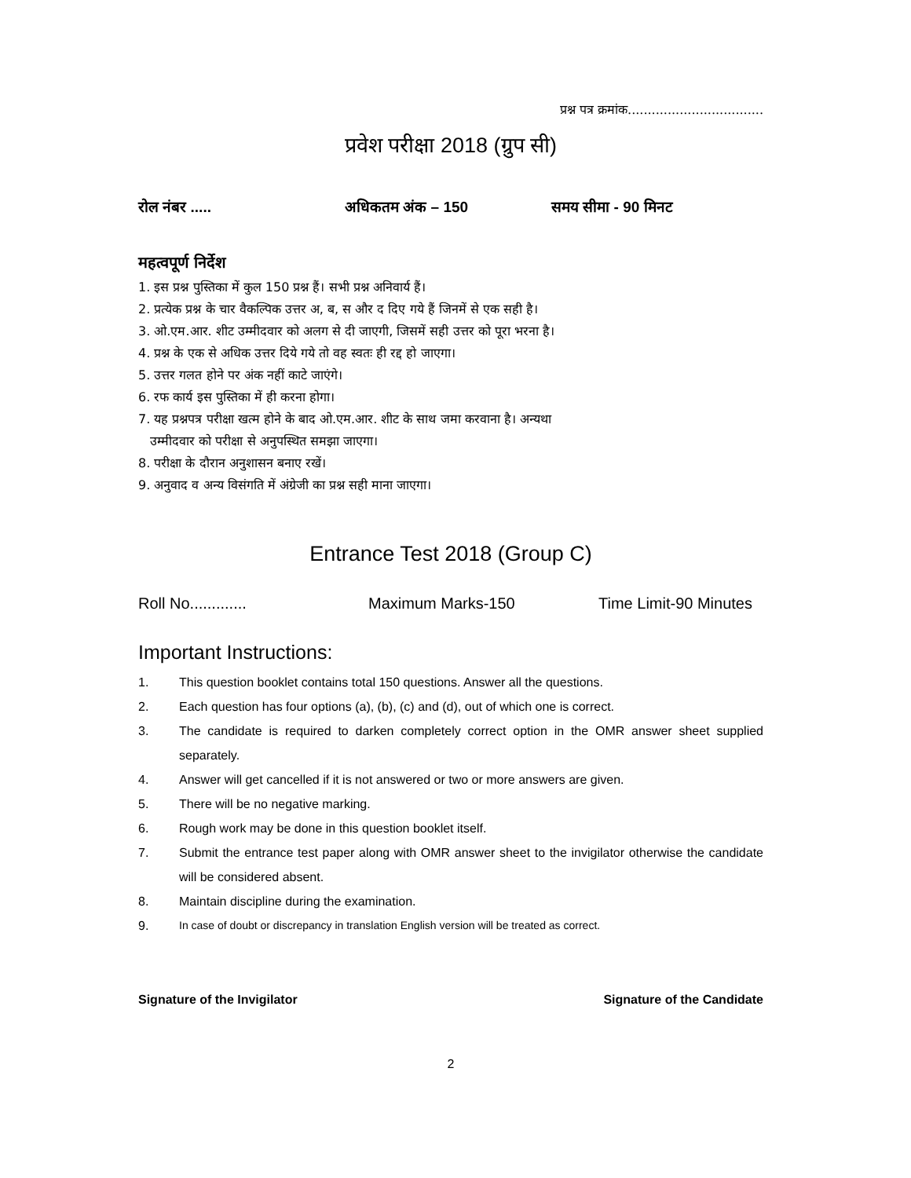प्रश्न पत्र क्रमांक..................................
प्रवेश परीक्षा 2018 (ग्रुप सी)
रोल नंबर ..... अधिकतम अंक – 150 समय सीमा - 90 मिनट
महत्वपूर्ण निर्देश
1. इस प्रश्न पुस्तिका में कुल 150 प्रश्न हैं। सभी प्रश्न अनिवार्य हैं।
2. प्रत्येक प्रश्न के चार वैकल्पिक उत्तर अ, ब, स और द दिए गये हैं जिनमें से एक सही है।
3. ओ.एम.आर. शीट उम्मीदवार को अलग से दी जाएगी, जिसमें सही उत्तर को पूरा भरना है।
4. प्रश्न के एक से अधिक उत्तर दिये गये तो वह स्वतः ही रद्द हो जाएगा।
5. उत्तर गलत होने पर अंक नहीं काटे जाएंगे।
6. रफ कार्य इस पुस्तिका में ही करना होगा।
7. यह प्रश्नपत्र परीक्षा खत्म होने के बाद ओ.एम.आर. शीट के साथ जमा करवाना है। अन्यथा
उम्मीदवार को परीक्षा से अनुपस्थित समझा जाएगा।
8. परीक्षा के दौरान अनुशासन बनाए रखें।
9. अनुवाद व अन्य विसंगति में अंग्रेजी का प्रश्न सही माना जाएगा।
Entrance Test 2018 (Group C)
Roll No............. Maximum Marks-150 Time Limit-90 Minutes
Important Instructions:
1. This question booklet contains total 150 questions. Answer all the questions.
2. Each question has four options (a), (b), (c) and (d), out of which one is correct.
3. The candidate is required to darken completely correct option in the OMR answer sheet supplied separately.
4. Answer will get cancelled if it is not answered or two or more answers are given.
5. There will be no negative marking.
6. Rough work may be done in this question booklet itself.
7. Submit the entrance test paper along with OMR answer sheet to the invigilator otherwise the candidate will be considered absent.
8. Maintain discipline during the examination.
9. In case of doubt or discrepancy in translation English version will be treated as correct.
Signature of the Invigilator Signature of the Candidate
2